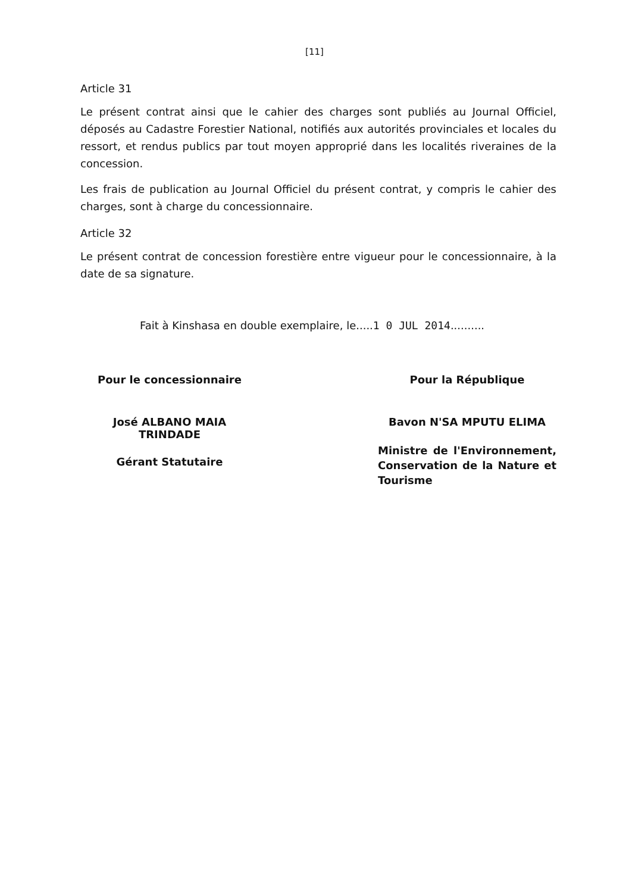[11]
Article 31
Le présent contrat ainsi que le cahier des charges sont publiés au Journal Officiel, déposés au Cadastre Forestier National, notifiés aux autorités provinciales et locales du ressort, et rendus publics par tout moyen approprié dans les localités riveraines de la concession.
Les frais de publication au Journal Officiel du présent contrat, y compris le cahier des charges, sont à charge du concessionnaire.
Article 32
Le présent contrat de concession forestière entre vigueur pour le concessionnaire, à la date de sa signature.
Fait à Kinshasa en double exemplaire, le.....1 0 JUL 2014..........
Pour le concessionnaire
José ALBANO MAIA TRINDADE
Gérant Statutaire
Pour la République
Bavon N'SA MPUTU ELIMA
Ministre de l'Environnement, Conservation de la Nature et Tourisme